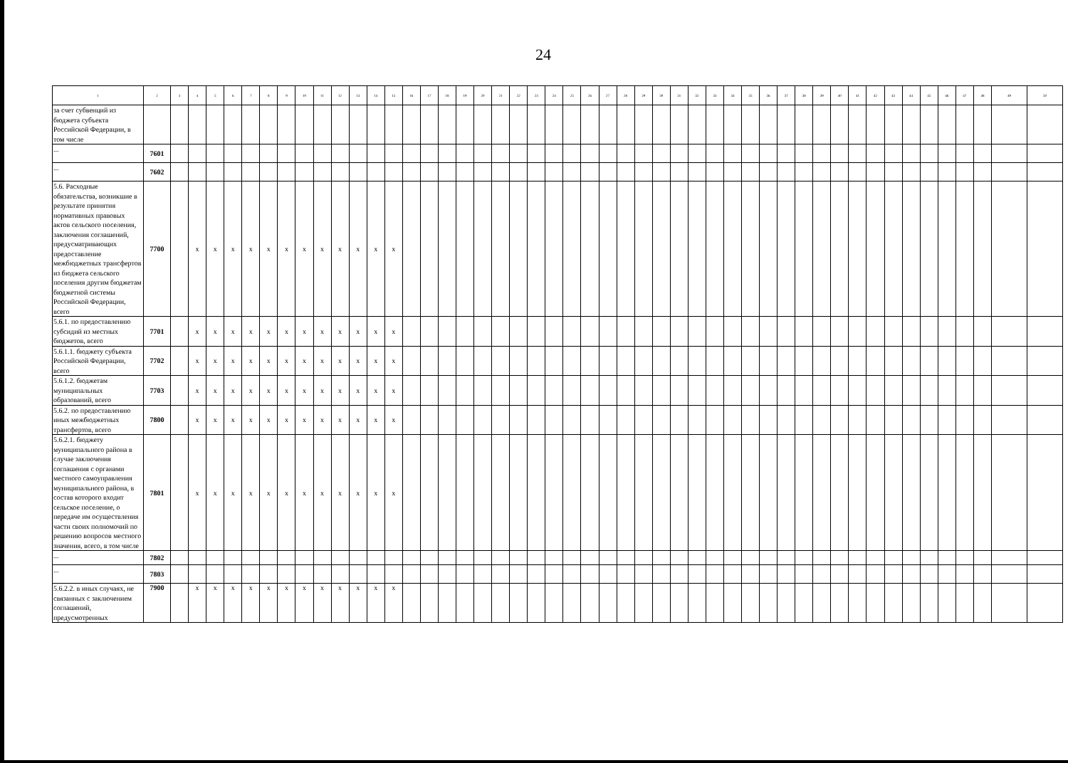24
| 1 | 2 | 3 | 4 | 5 | 6 | 7 | 8 | 9 | 10 | 11 | 12 | 13 | 14 | 15 | 16 | 17 | 18 | 19 | 20 | 21 | 22 | 23 | 24 | 25 | 26 | 27 | 28 | 29 | 30 | 31 | 32 | 33 | 34 | 35 | 36 | 37 | 38 | 39 | 40 | 41 | 42 | 43 | 44 | 45 | 46 | 47 | 48 | 49 | 50 |
| --- | --- | --- | --- | --- | --- | --- | --- | --- | --- | --- | --- | --- | --- | --- | --- | --- | --- | --- | --- | --- | --- | --- | --- | --- | --- | --- | --- | --- | --- | --- | --- | --- | --- | --- | --- | --- | --- | --- | --- | --- | --- | --- | --- | --- | --- | --- | --- | --- | --- |
| за счет субвенций из бюджета субъекта Российской Федерации, в том числе | | | | | | | | | | | | | | | | | | | | | | | | | | | | | | | | | | | | | | | | | | | | | | | | | |
| ... | 7601 | | | | | | | | | | | | | | | | | | | | | | | | | | | | | | | | | | | | | | | | | | | | | | | | |
| ... | 7602 | | | | | | | | | | | | | | | | | | | | | | | | | | | | | | | | | | | | | | | | | | | | | | | | |
| 5.6. Расходные обязательства, возникшие в результате принятия нормативных правовых актов сельского поселения, заключения соглашений, предусматривающих предоставление межбюджетных трансфертов из бюджета сельского поселения другим бюджетам бюджетной системы Российской Федерации, всего | 7700 | | x | x | x | x | x | x | x | x | x | x | x | x | | | | | | | | | | | | | | | | | | | | | | | | | | | | | | | | | | | |
| 5.6.1. по предоставлению субсидий из местных бюджетов, всего | 7701 | | x | x | x | x | x | x | x | x | x | x | x | x | | | | | | | | | | | | | | | | | | | | | | | | | | | | | | | | | | | |
| 5.6.1.1. бюджету субъекта Российской Федерации, всего | 7702 | | x | x | x | x | x | x | x | x | x | x | x | x | | | | | | | | | | | | | | | | | | | | | | | | | | | | | | | | | | | |
| 5.6.1.2. бюджетам муниципальных образований, всего | 7703 | | x | x | x | x | x | x | x | x | x | x | x | x | | | | | | | | | | | | | | | | | | | | | | | | | | | | | | | | | | | |
| 5.6.2. по предоставлению иных межбюджетных трансфертов, всего | 7800 | | x | x | x | x | x | x | x | x | x | x | x | x | | | | | | | | | | | | | | | | | | | | | | | | | | | | | | | | | | | |
| 5.6.2.1. бюджету муниципального района в случае заключения соглашения с органами местного самоуправления муниципального района, в состав которого входит сельское поселение, о передаче им осуществления части своих полномочий по решению вопросов местного значения, всего, в том числе | 7801 | | x | x | x | x | x | x | x | x | x | x | x | x | | | | | | | | | | | | | | | | | | | | | | | | | | | | | | | | | | | |
| ... | 7802 | | | | | | | | | | | | | | | | | | | | | | | | | | | | | | | | | | | | | | | | | | | | | | | | |
| ... | 7803 | | | | | | | | | | | | | | | | | | | | | | | | | | | | | | | | | | | | | | | | | | | | | | | | |
| 5.6.2.2. в иных случаях, не связанных с заключением соглашений, предусмотренных | 7900 | | x | x | x | x | x | x | x | x | x | x | x | x | | | | | | | | | | | | | | | | | | | | | | | | | | | | | | | | | | | |